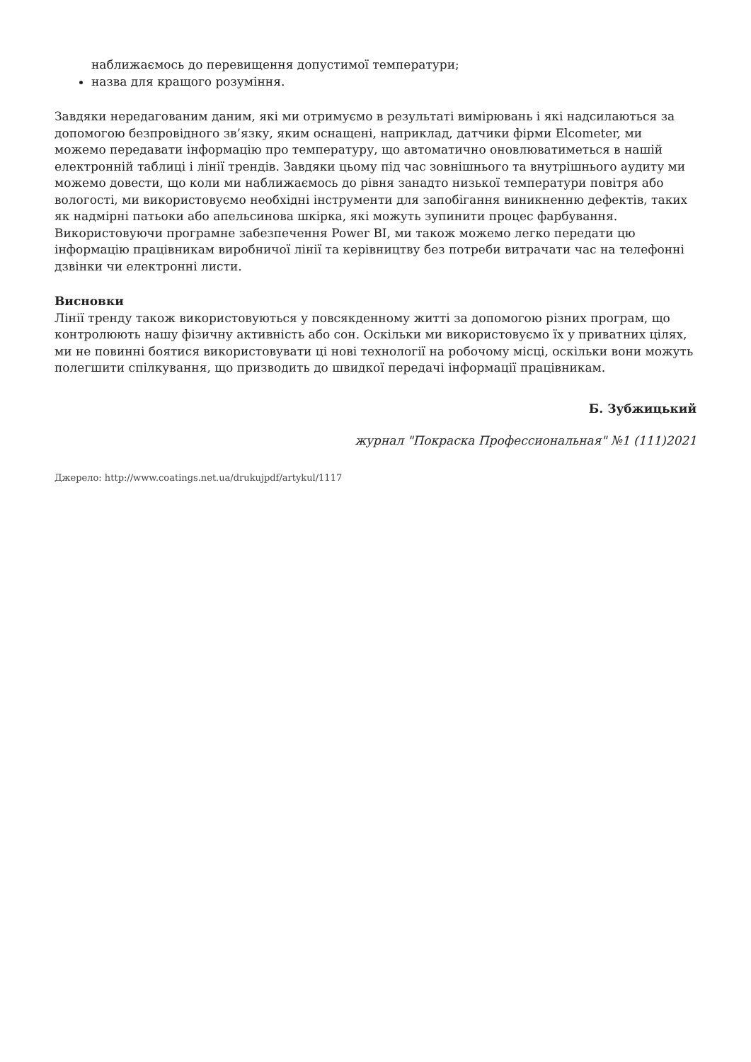наближаємось до перевищення допустимої температури;
назва для кращого розуміння.
Завдяки нередагованим даним, які ми отримуємо в результаті вимірювань і які надсилаються за допомогою безпровідного зв’язку, яким оснащені, наприклад, датчики фірми Elcometer, ми можемо передавати інформацію про температуру, що автоматично оновлюватиметься в нашій електронній таблиці і лінії трендів. Завдяки цьому під час зовнішнього та внутрішнього аудиту ми можемо довести, що коли ми наближаємось до рівня занадто низької температури повітря або вологості, ми використовуємо необхідні інструменти для запобігання виникненню дефектів, таких як надмірні патьоки або апельсинова шкірка, які можуть зупинити процес фарбування. Використовуючи програмне забезпечення Power BI, ми також можемо легко передати цю інформацію працівникам виробничої лінії та керівництву без потреби витрачати час на телефонні дзвінки чи електронні листи.
Висновки
Лінії тренду також використовуються у повсякденному житті за допомогою різних програм, що контролюють нашу фізичну активність або сон. Оскільки ми використовуємо їх у приватних цілях, ми не повинні боятися використовувати ці нові технології на робочому місці, оскільки вони можуть полегшити спілкування, що призводить до швидкої передачі інформації працівникам.
Б. Зубжицький
журнал "Покраска Профессиональная" №1 (111)2021
Джерело: http://www.coatings.net.ua/drukujpdf/artykul/1117